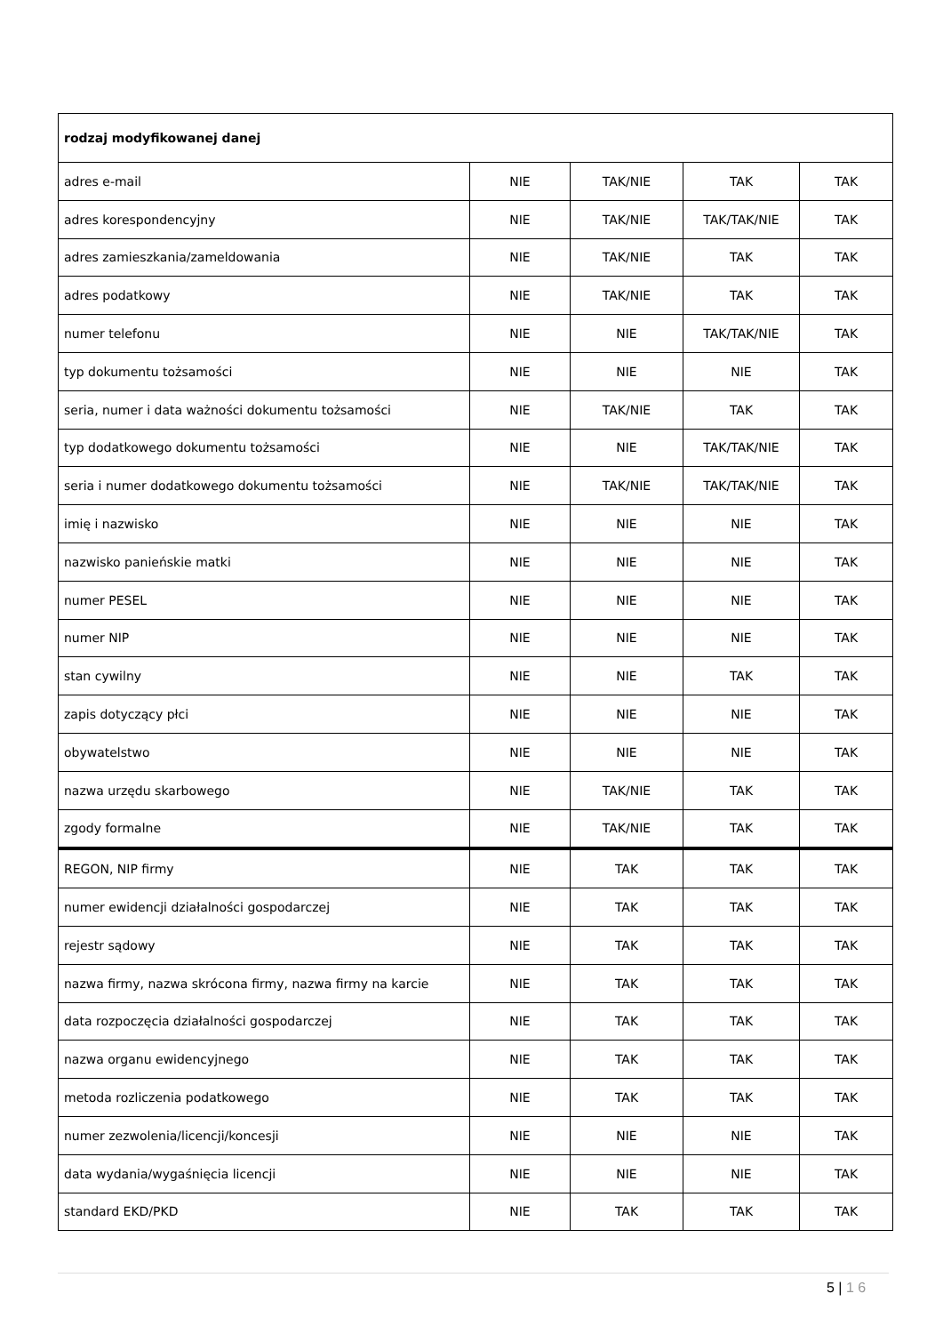| rodzaj modyfikowanej danej | | | | |
| adres e-mail | NIE | TAK/NIE | TAK | TAK |
| adres korespondencyjny | NIE | TAK/NIE | TAK/TAK/NIE | TAK |
| adres zamieszkania/zameldowania | NIE | TAK/NIE | TAK | TAK |
| adres podatkowy | NIE | TAK/NIE | TAK | TAK |
| numer telefonu | NIE | NIE | TAK/TAK/NIE | TAK |
| typ dokumentu tożsamości | NIE | NIE | NIE | TAK |
| seria, numer i data ważności dokumentu tożsamości | NIE | TAK/NIE | TAK | TAK |
| typ dodatkowego dokumentu tożsamości | NIE | NIE | TAK/TAK/NIE | TAK |
| seria i numer dodatkowego dokumentu tożsamości | NIE | TAK/NIE | TAK/TAK/NIE | TAK |
| imię i nazwisko | NIE | NIE | NIE | TAK |
| nazwisko panieńskie matki | NIE | NIE | NIE | TAK |
| numer PESEL | NIE | NIE | NIE | TAK |
| numer NIP | NIE | NIE | NIE | TAK |
| stan cywilny | NIE | NIE | TAK | TAK |
| zapis dotyczący płci | NIE | NIE | NIE | TAK |
| obywatelstwo | NIE | NIE | NIE | TAK |
| nazwa urzędu skarbowego | NIE | TAK/NIE | TAK | TAK |
| zgody formalne | NIE | TAK/NIE | TAK | TAK |
| REGON, NIP firmy | NIE | TAK | TAK | TAK |
| numer ewidencji działalności gospodarczej | NIE | TAK | TAK | TAK |
| rejestr sądowy | NIE | TAK | TAK | TAK |
| nazwa firmy, nazwa skrócona firmy, nazwa firmy na karcie | NIE | TAK | TAK | TAK |
| data rozpoczęcia działalności gospodarczej | NIE | TAK | TAK | TAK |
| nazwa organu ewidencyjnego | NIE | TAK | TAK | TAK |
| metoda rozliczenia podatkowego | NIE | TAK | TAK | TAK |
| numer zezwolenia/licencji/koncesji | NIE | NIE | NIE | TAK |
| data wydania/wygaśnięcia licencji | NIE | NIE | NIE | TAK |
| standard EKD/PKD | NIE | TAK | TAK | TAK |
5 | 1 6